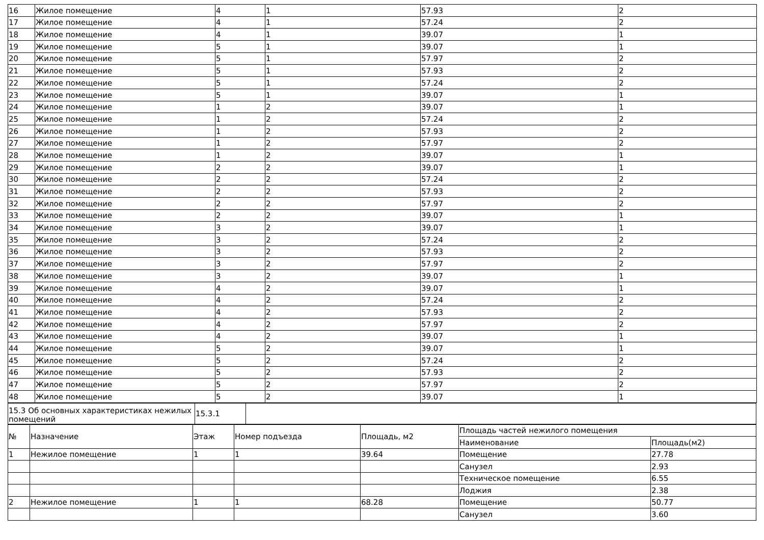| 16 | Жилое помещение | 4 | 1 | 57.93 | 2 |
| 17 | Жилое помещение | 4 | 1 | 57.24 | 2 |
| 18 | Жилое помещение | 4 | 1 | 39.07 | 1 |
| 19 | Жилое помещение | 5 | 1 | 39.07 | 1 |
| 20 | Жилое помещение | 5 | 1 | 57.97 | 2 |
| 21 | Жилое помещение | 5 | 1 | 57.93 | 2 |
| 22 | Жилое помещение | 5 | 1 | 57.24 | 2 |
| 23 | Жилое помещение | 5 | 1 | 39.07 | 1 |
| 24 | Жилое помещение | 1 | 2 | 39.07 | 1 |
| 25 | Жилое помещение | 1 | 2 | 57.24 | 2 |
| 26 | Жилое помещение | 1 | 2 | 57.93 | 2 |
| 27 | Жилое помещение | 1 | 2 | 57.97 | 2 |
| 28 | Жилое помещение | 1 | 2 | 39.07 | 1 |
| 29 | Жилое помещение | 2 | 2 | 39.07 | 1 |
| 30 | Жилое помещение | 2 | 2 | 57.24 | 2 |
| 31 | Жилое помещение | 2 | 2 | 57.93 | 2 |
| 32 | Жилое помещение | 2 | 2 | 57.97 | 2 |
| 33 | Жилое помещение | 2 | 2 | 39.07 | 1 |
| 34 | Жилое помещение | 3 | 2 | 39.07 | 1 |
| 35 | Жилое помещение | 3 | 2 | 57.24 | 2 |
| 36 | Жилое помещение | 3 | 2 | 57.93 | 2 |
| 37 | Жилое помещение | 3 | 2 | 57.97 | 2 |
| 38 | Жилое помещение | 3 | 2 | 39.07 | 1 |
| 39 | Жилое помещение | 4 | 2 | 39.07 | 1 |
| 40 | Жилое помещение | 4 | 2 | 57.24 | 2 |
| 41 | Жилое помещение | 4 | 2 | 57.93 | 2 |
| 42 | Жилое помещение | 4 | 2 | 57.97 | 2 |
| 43 | Жилое помещение | 4 | 2 | 39.07 | 1 |
| 44 | Жилое помещение | 5 | 2 | 39.07 | 1 |
| 45 | Жилое помещение | 5 | 2 | 57.24 | 2 |
| 46 | Жилое помещение | 5 | 2 | 57.93 | 2 |
| 47 | Жилое помещение | 5 | 2 | 57.97 | 2 |
| 48 | Жилое помещение | 5 | 2 | 39.07 | 1 |
| 15.3 Об основных характеристиках нежилых помещений | 15.3.1 | |
| № | Назначение | Этаж | Номер подъезда | Площадь, м2 | Площадь частей нежилого помещения | |
| --- | --- | --- | --- | --- | --- | --- |
| | | | | | Наименование | Площадь(м2) |
| 1 | Нежилое помещение | 1 | 1 | 39.64 | Помещение | 27.78 |
| | | | | | Санузел | 2.93 |
| | | | | | Техническое помещение | 6.55 |
| | | | | | Лоджия | 2.38 |
| 2 | Нежилое помещение | 1 | 1 | 68.28 | Помещение | 50.77 |
| | | | | | Санузел | 3.60 |